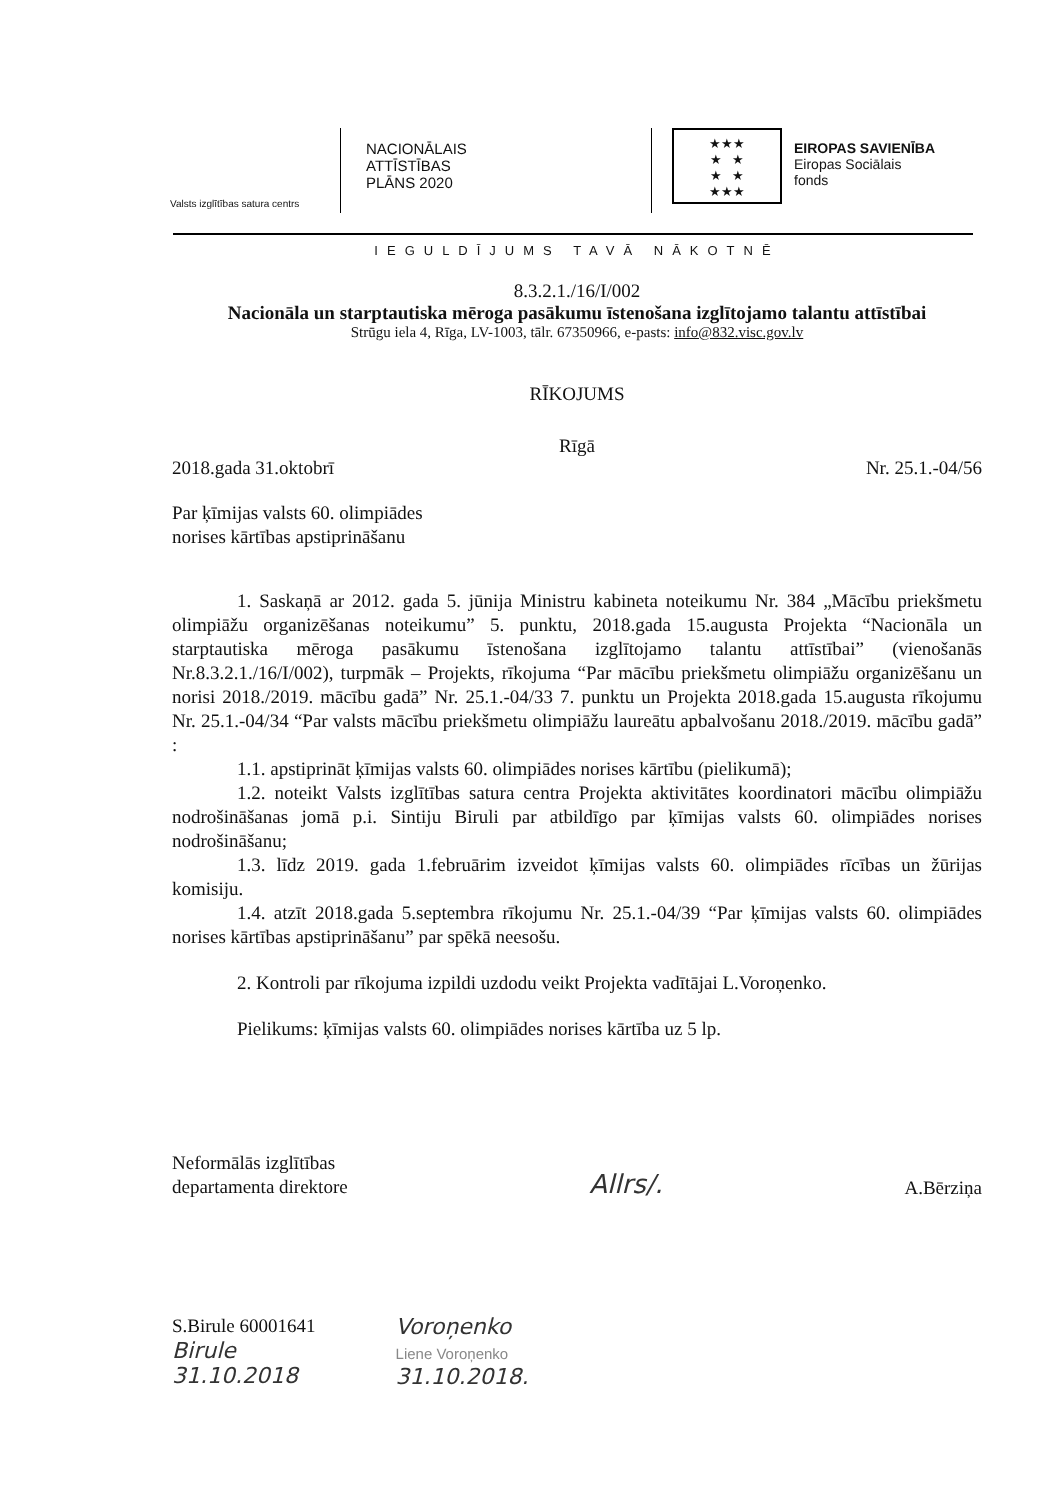Valsts izglītības satura centrs
NACIONĀLAIS
ATTĪSTĪBAS
PLĀNS 2020
★★★
★ ★
★ ★
★★★
EIROPAS SAVIENĪBA
Eiropas Sociālais
fonds
IEGULDĪJUMS TAVĀ NĀKOTNĒ
8.3.2.1./16/I/002
Nacionāla un starptautiska mēroga pasākumu īstenošana izglītojamo talantu attīstībai
Strūgu iela 4, Rīga, LV-1003, tālr. 67350966, e-pasts: info@832.visc.gov.lv
RĪKOJUMS
Rīgā
2018.gada 31.oktobrī Nr. 25.1.-04/56
Par ķīmijas valsts 60. olimpiādes
norises kārtības apstiprināšanu
1. Saskaņā ar 2012. gada 5. jūnija Ministru kabineta noteikumu Nr. 384 „Mācību priekšmetu olimpiāžu organizēšanas noteikumu” 5. punktu, 2018.gada 15.augusta Projekta “Nacionāla un starptautiska mēroga pasākumu īstenošana izglītojamo talantu attīstībai” (vienošanās Nr.8.3.2.1./16/I/002), turpmāk – Projekts, rīkojuma “Par mācību priekšmetu olimpiāžu organizēšanu un norisi 2018./2019. mācību gadā” Nr. 25.1.-04/33 7. punktu un Projekta 2018.gada 15.augusta rīkojumu Nr. 25.1.-04/34 “Par valsts mācību priekšmetu olimpiāžu laureātu apbalvošanu 2018./2019. mācību gadā” :
1.1. apstiprināt ķīmijas valsts 60. olimpiādes norises kārtību (pielikumā);
1.2. noteikt Valsts izglītības satura centra Projekta aktivitātes koordinatori mācību olimpiāžu nodrošināšanas jomā p.i. Sintiju Biruli par atbildīgo par ķīmijas valsts 60. olimpiādes norises nodrošināšanu;
1.3. līdz 2019. gada 1.februārim izveidot ķīmijas valsts 60. olimpiādes rīcības un žūrijas komisiju.
1.4. atzīt 2018.gada 5.septembra rīkojumu Nr. 25.1.-04/39 “Par ķīmijas valsts 60. olimpiādes norises kārtības apstiprināšanu” par spēkā neesošu.
2. Kontroli par rīkojuma izpildi uzdodu veikt Projekta vadītājai L.Voroņenko.
Pielikums: ķīmijas valsts 60. olimpiādes norises kārtība uz 5 lp.
Neformālās izglītības
departamenta direktore
Allrs/. A.Bērziņa
S.Birule 60001641
Birule
31.10.2018
Voroņenko
Liene Voroņenko
31.10.2018.